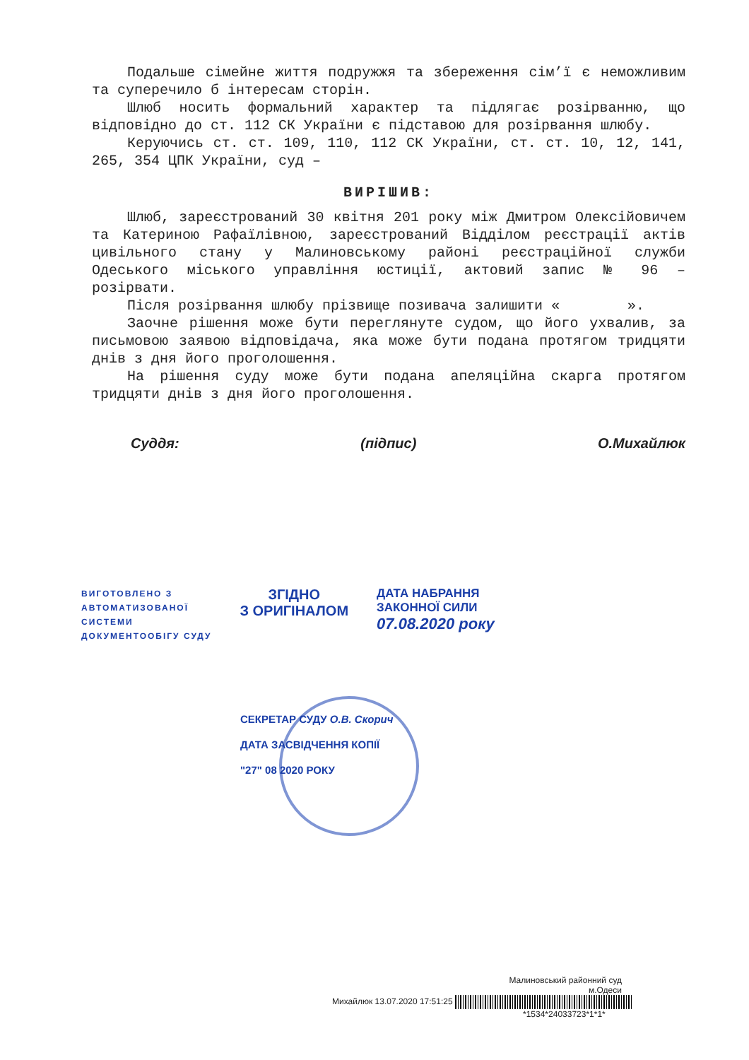Подальше сімейне життя подружжя та збереження сім’ї є неможливим та суперечило б інтересам сторін.
Шлюб носить формальний характер та підлягає розірванню, що відповідно до ст. 112 СК України є підставою для розірвання шлюбу.
Керуючись ст. ст. 109, 110, 112 СК України, ст. ст. 10, 12, 141, 265, 354 ЦПК України, суд –
ВИРІШИВ:
Шлюб, зареєстрований 30 квітня 201 року між Дмитром Олексійовичем та Катериною Рафаїлівною, зареєстрований Відділом реєстрації актів цивільного стану у Малиновському районі реєстраційної служби Одеського міського управління юстиції, актовий запис № 96 – розірвати.
Після розірвання шлюбу прізвище позивача залишити « ».
Заочне рішення може бути переглянуте судом, що його ухвалив, за письмовою заявою відповідача, яка може бути подана протягом тридцяти днів з дня його проголошення.
На рішення суду може бути подана апеляційна скарга протягом тридцяти днів з дня його проголошення.
Суддя: (підпис) О.Михайлюк
ВИГОТОВЛЕНО З
АВТОМАТИЗОВАНОЇ
СИСТЕМИ
ДОКУМЕНТООБІГУ СУДУ
ЗГІДНО
З ОРИГІНАЛОМ
ДАТА НАБРАННЯ
ЗАКОННОЇ СИЛИ
07.08.2020 року
СЕКРЕТАР СУДУ О.В. Скорич
ДАТА ЗАСВІДЧЕННЯ КОПІЇ
"27" 08 2020 РОКУ
Малиновський районний суд
м.Одеси
Михайлюк 13.07.2020 17:51:25
*1534*24033723*1*1*